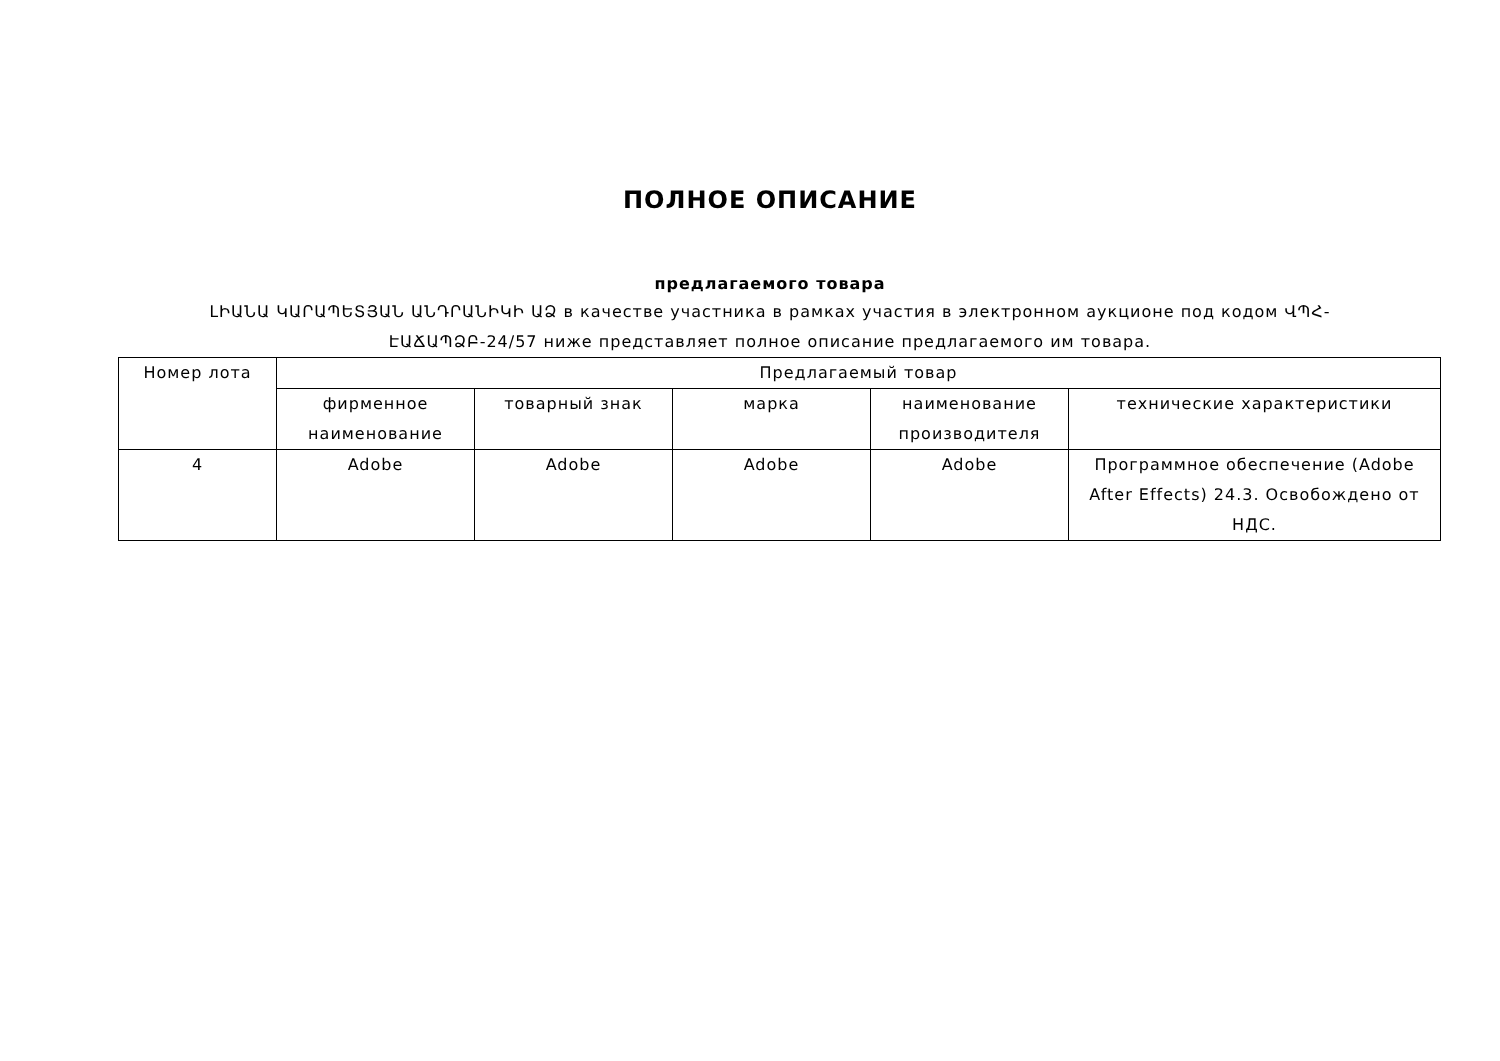ПОЛНОЕ ОПИСАНИЕ
предлагаемого товара
ԼԻԱՆԱ ԿԱՐԱՊԵՏՅԱՆ ԱՆԴՐԱՆԻԿԻ ԱՁ в качестве участника в рамках участия в электронном аукционе под кодом ՎՊՀ-ԷԱՃԱՊՁԲ-24/57 ниже представляет полное описание предлагаемого им товара.
| Номер лота | Предлагаемый товар | | | | |
| --- | --- | --- | --- | --- | --- |
| | фирменное наименование | товарный знак | марка | наименование производителя | технические характеристики |
| 4 | Adobe | Adobe | Adobe | Adobe | Программное обеспечение (Adobe After Effects) 24.3. Освобождено от НДС. |